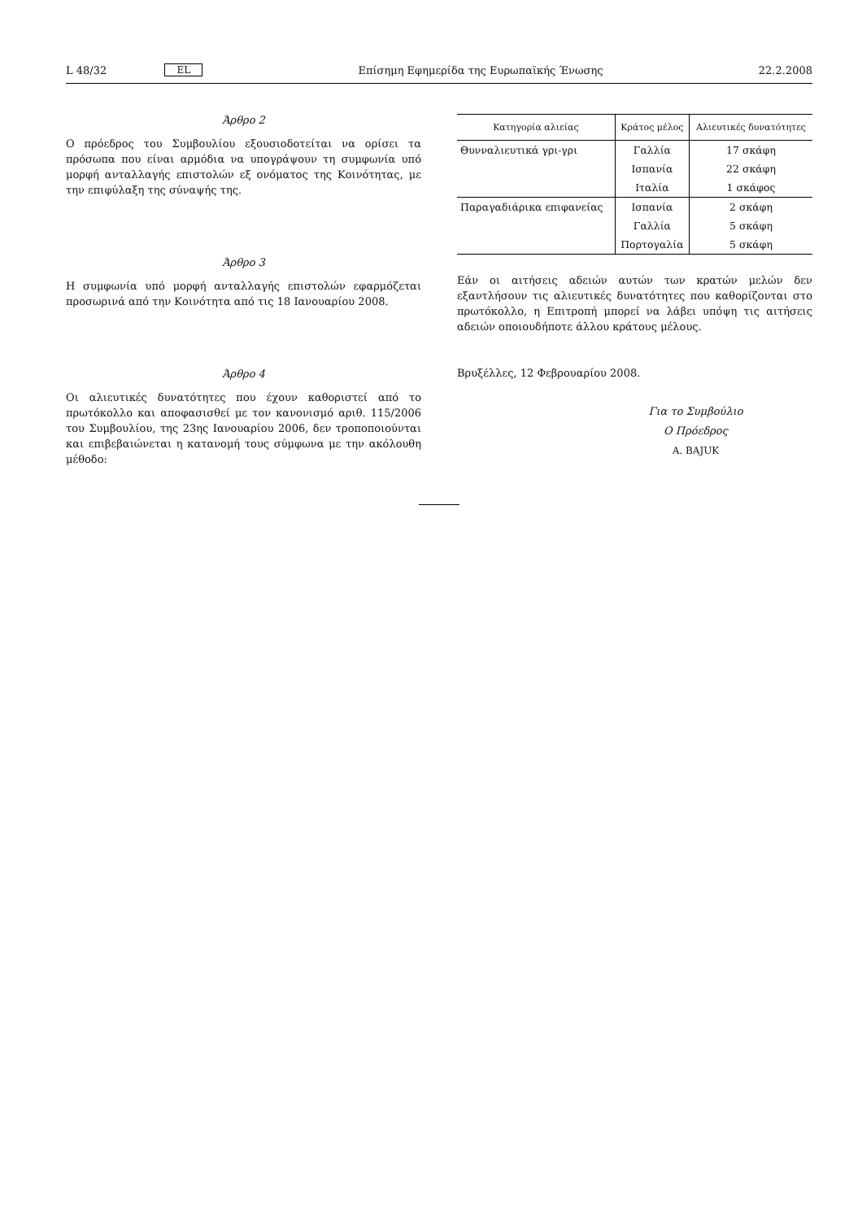L 48/32 EL Επίσημη Εφημερίδα της Ευρωπαϊκής Ένωσης 22.2.2008
Άρθρο 2
Ο πρόεδρος του Συμβουλίου εξουσιοδοτείται να ορίσει τα πρόσωπα που είναι αρμόδια να υπογράψουν τη συμφωνία υπό μορφή ανταλλαγής επιστολών εξ ονόματος της Κοινότητας, με την επιφύλαξη της σύναψής της.
Άρθρο 3
Η συμφωνία υπό μορφή ανταλλαγής επιστολών εφαρμόζεται προσωρινά από την Κοινότητα από τις 18 Ιανουαρίου 2008.
Άρθρο 4
Οι αλιευτικές δυνατότητες που έχουν καθοριστεί από το πρωτόκολλο και αποφασισθεί με τον κανονισμό αριθ. 115/2006 του Συμβουλίου, της 23ης Ιανουαρίου 2006, δεν τροποποιούνται και επιβεβαιώνεται η κατανομή τους σύμφωνα με την ακόλουθη μέθοδο:
| Κατηγορία αλιείας | Κράτος μέλος | Αλιευτικές δυνατότητες |
| --- | --- | --- |
| Θυνναλιευτικά γρι-γρι | Γαλλία | 17 σκάφη |
| | Ισπανία | 22 σκάφη |
| | Ιταλία | 1 σκάφος |
| Παραγαδιάρικα επιφανείας | Ισπανία | 2 σκάφη |
| | Γαλλία | 5 σκάφη |
| | Πορτογαλία | 5 σκάφη |
Εάν οι αιτήσεις αδειών αυτών των κρατών μελών δεν εξαντλήσουν τις αλιευτικές δυνατότητες που καθορίζονται στο πρωτόκολλο, η Επιτροπή μπορεί να λάβει υπόψη τις αιτήσεις αδειών οποιουδήποτε άλλου κράτους μέλους.
Βρυξέλλες, 12 Φεβρουαρίου 2008.
Για το Συμβούλιο
Ο Πρόεδρος
A. BAJUK